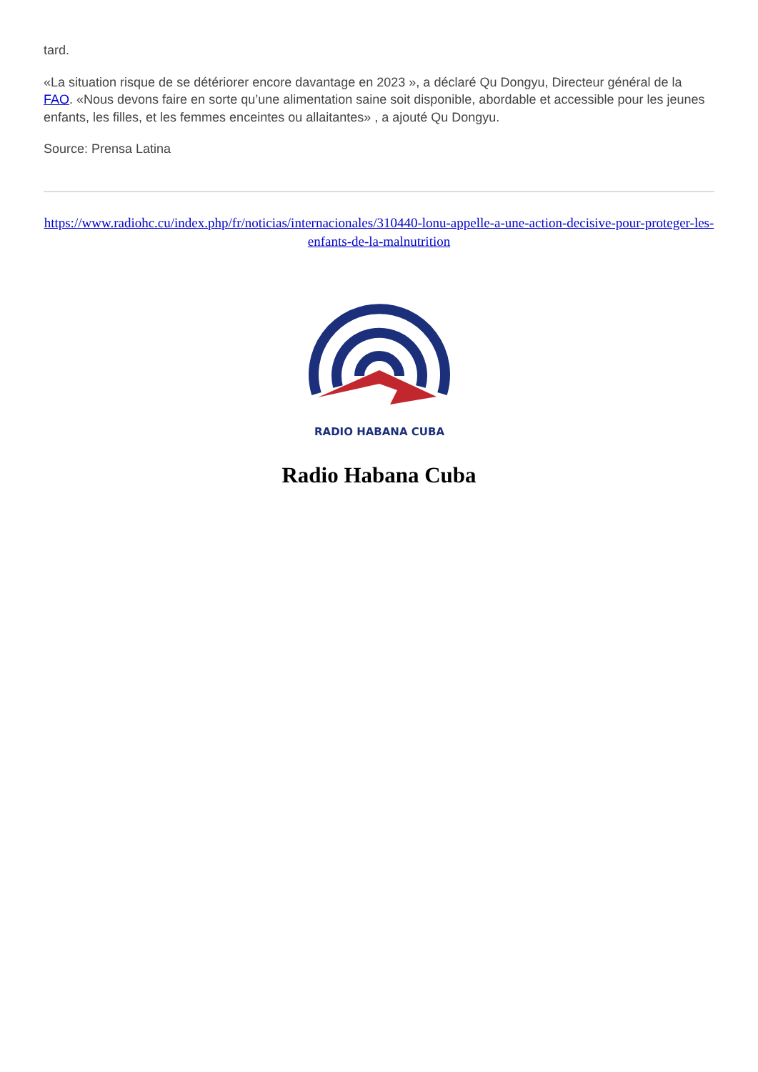tard.
«La situation risque de se détériorer encore davantage en 2023 », a déclaré Qu Dongyu, Directeur général de la FAO. «Nous devons faire en sorte qu’une alimentation saine soit disponible, abordable et accessible pour les jeunes enfants, les filles, et les femmes enceintes ou allaitantes» , a ajouté Qu Dongyu.
Source: Prensa Latina
https://www.radiohc.cu/index.php/fr/noticias/internacionales/310440-lonu-appelle-a-une-action-decisive-pour-proteger-les-enfants-de-la-malnutrition
RADIO HABANA CUBA
Radio Habana Cuba